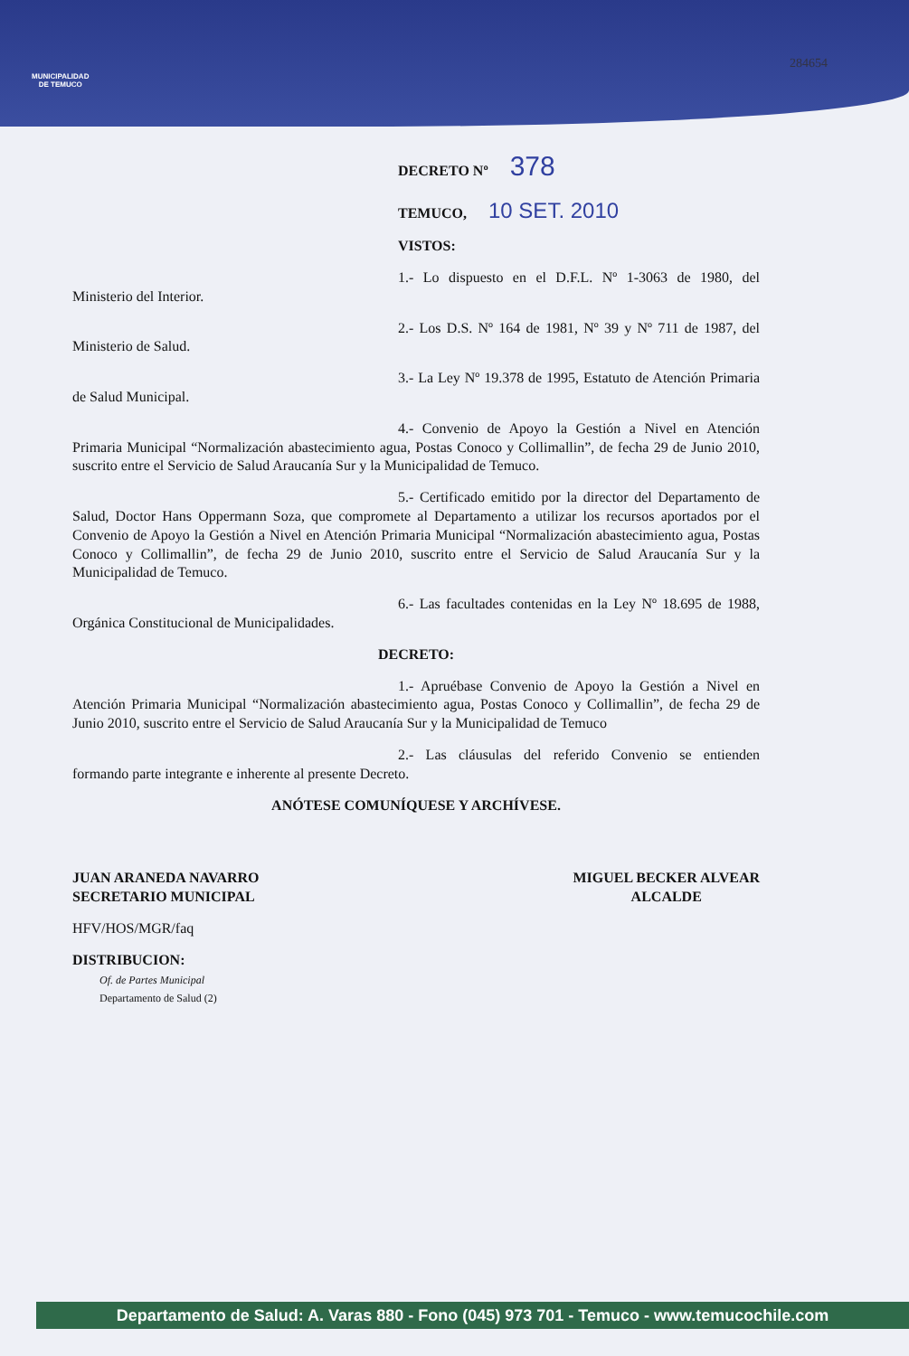MUNICIPALIDAD
DE TEMUCO
284654
DECRETO Nº 378
TEMUCO, 10 SET. 2010
VISTOS:
1.- Lo dispuesto en el D.F.L. Nº 1-3063 de 1980, del Ministerio del Interior.
2.- Los D.S. Nº 164 de 1981, Nº 39 y Nº 711 de 1987, del Ministerio de Salud.
3.- La Ley Nº 19.378 de 1995, Estatuto de Atención Primaria de Salud Municipal.
4.- Convenio de Apoyo la Gestión a Nivel en Atención Primaria Municipal “Normalización abastecimiento agua, Postas Conoco y Collimallin”, de fecha 29 de Junio 2010, suscrito entre el Servicio de Salud Araucanía Sur y la Municipalidad de Temuco.
5.- Certificado emitido por la director del Departamento de Salud, Doctor Hans Oppermann Soza, que compromete al Departamento a utilizar los recursos aportados por el Convenio de Apoyo la Gestión a Nivel en Atención Primaria Municipal “Normalización abastecimiento agua, Postas Conoco y Collimallin”, de fecha 29 de Junio 2010, suscrito entre el Servicio de Salud Araucanía Sur y la Municipalidad de Temuco.
6.- Las facultades contenidas en la Ley Nº 18.695 de 1988, Orgánica Constitucional de Municipalidades.
DECRETO:
1.- Apruébase Convenio de Apoyo la Gestión a Nivel en Atención Primaria Municipal “Normalización abastecimiento agua, Postas Conoco y Collimallin”, de fecha 29 de Junio 2010, suscrito entre el Servicio de Salud Araucanía Sur y la Municipalidad de Temuco
2.- Las cláusulas del referido Convenio se entienden formando parte integrante e inherente al presente Decreto.
ANÓTESE COMUNÍQUESE Y ARCHÍVESE.
JUAN ARANEDA NAVARRO
SECRETARIO MUNICIPAL
MIGUEL BECKER ALVEAR
ALCALDE
HFV/HOS/MGR/faq
DISTRIBUCION:
Of. de Partes Municipal
Departamento de Salud (2)
Departamento de Salud: A. Varas 880 - Fono (045) 973 701 - Temuco - www.temucochile.com